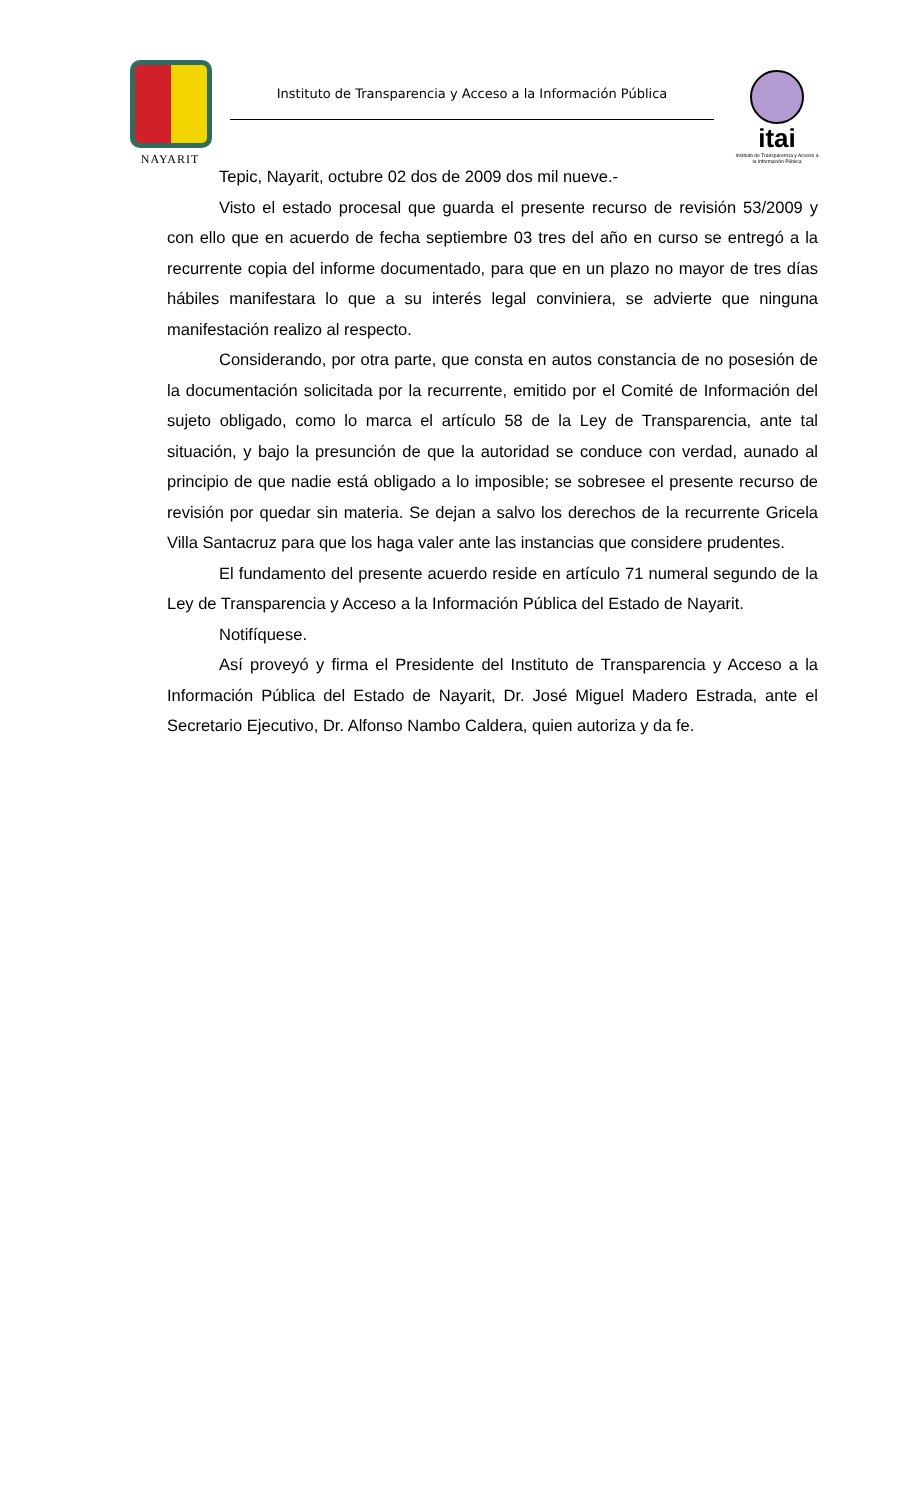NAYARIT
Instituto de Transparencia y Acceso a la Información Pública
itai
Instituto de Transparencia y Acceso a la Información Pública
Tepic, Nayarit, octubre 02 dos de 2009 dos mil nueve.-
Visto el estado procesal que guarda el presente recurso de revisión 53/2009 y con ello que en acuerdo de fecha septiembre 03 tres del año en curso se entregó a la recurrente copia del informe documentado, para que en un plazo no mayor de tres días hábiles manifestara lo que a su interés legal conviniera, se advierte que ninguna manifestación realizo al respecto.
Considerando, por otra parte, que consta en autos constancia de no posesión de la documentación solicitada por la recurrente, emitido por el Comité de Información del sujeto obligado, como lo marca el artículo 58 de la Ley de Transparencia, ante tal situación, y bajo la presunción de que la autoridad se conduce con verdad, aunado al principio de que nadie está obligado a lo imposible; se sobresee el presente recurso de revisión por quedar sin materia. Se dejan a salvo los derechos de la recurrente Gricela Villa Santacruz para que los haga valer ante las instancias que considere prudentes.
El fundamento del presente acuerdo reside en artículo 71 numeral segundo de la Ley de Transparencia y Acceso a la Información Pública del Estado de Nayarit.
Notifíquese.
Así proveyó y firma el Presidente del Instituto de Transparencia y Acceso a la Información Pública del Estado de Nayarit, Dr. José Miguel Madero Estrada, ante el Secretario Ejecutivo, Dr. Alfonso Nambo Caldera, quien autoriza y da fe.